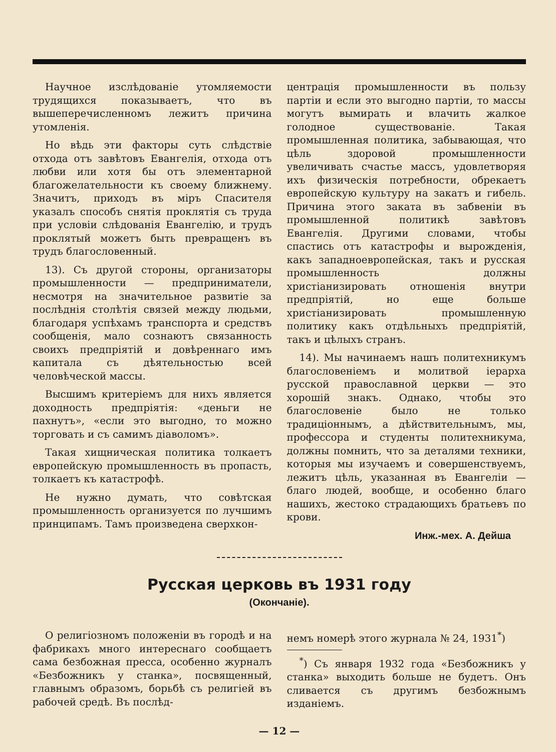Научное изслѣдованіе утомляемости трудящихся показываетъ, что въ вышеперечисленномъ лежитъ причина утомленія.
Но вѣдь эти факторы суть слѣдствіе отхода отъ завѣтовъ Евангелія, отхода отъ любви или хотя бы отъ элементарной благожелательности къ своему ближнему. Значитъ, приходъ въ міръ Спасителя указалъ способъ снятія проклятія съ труда при условіи слѣдованія Евангелію, и трудъ проклятый можетъ быть превращенъ въ трудъ благословенный.
13). Съ другой стороны, организаторы промышленности — предприниматели, несмотря на значительное развитіе за послѣднія столѣтія связей между людьми, благодаря успѣхамъ транспорта и средствъ сообщенія, мало сознаютъ связанность своихъ предпріятій и довѣреннаго имъ капитала съ дѣятельностью всей человѣческой массы.
Высшимъ критеріемъ для нихъ является доходность предпріятія: «деньги не пахнутъ», «если это выгодно, то можно торговать и съ самимъ діаволомъ».
Такая хищническая политика толкаетъ европейскую промышленность въ пропасть, толкаетъ къ катастрофѣ.
Не нужно думать, что совѣтская промышленность организуется по лучшимъ принципамъ. Тамъ произведена сверхкон-
центрація промышленности въ пользу партіи и если это выгодно партіи, то массы могутъ вымирать и влачить жалкое голодное существованіе. Такая промышленная политика, забывающая, что цѣль здоровой промышленности увеличивать счастье массъ, удовлетворяя ихъ физическія потребности, обрекаетъ европейскую культуру на закатъ и гибель. Причина этого заката въ забвеніи въ промышленной политикѣ завѣтовъ Евангелія. Другими словами, чтобы спастись отъ катастрофы и вырожденія, какъ западноевропейская, такъ и русская промышленность должны христіанизировать отношенія внутри предпріятій, но еще больше христіанизировать промышленную политику какъ отдѣльныхъ предпріятій, такъ и цѣлыхъ странъ.
14). Мы начинаемъ нашъ политехникумъ благословеніемъ и молитвой іерарха русской православной церкви — это хорошій знакъ. Однако, чтобы это благословеніе было не только традиціоннымъ, а дѣйствительнымъ, мы, профессора и студенты политехникума, должны помнить, что за деталями техники, которыя мы изучаемъ и совершенствуемъ, лежитъ цѣль, указанная въ Евангеліи — благо людей, вообще, и особенно благо нашихъ, жестоко страдающихъ братьевъ по крови.
Инж.-мех. А. Дейша
Русская церковь въ 1931 году
(Окончаніе).
О религіозномъ положеніи въ городѣ и на фабрикахъ много интереснаго сообщаетъ сама безбожная пресса, особенно журналъ «Безбожникъ у станка», посвященный, главнымъ образомъ, борьбѣ съ религіей въ рабочей средѣ. Въ послѣд-
немъ номерѣ этого журнала № 24, 1931<sup>*</sup>)
<sup>*</sup>) Съ января 1932 года «Безбожникъ у станка» выходить больше не будетъ. Онъ сливается съ другимъ безбожнымъ изданіемъ.
— 12 —